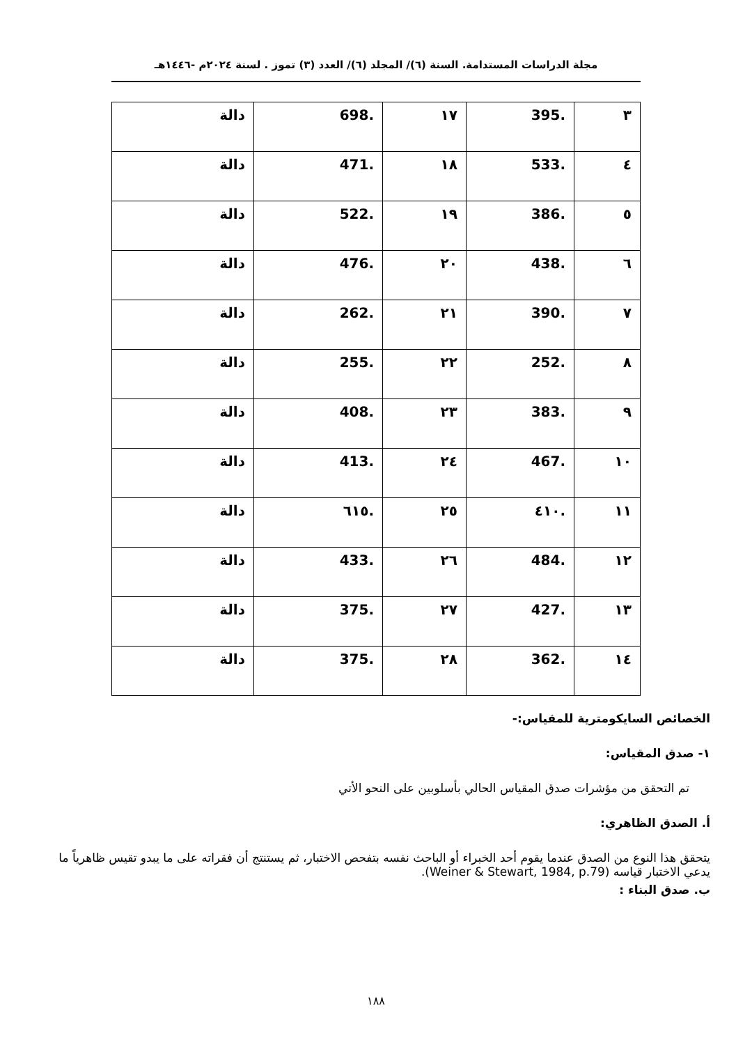مجلة الدراسات المستدامة. السنة (٦)/ المجلد (٦)/ العدد (٣) تموز . لسنة ٢٠٢٤م -١٤٤٦هـ
| ٣ | .395 | ١٧ | .698 | دالة |
| ٤ | .533 | ١٨ | .471 | دالة |
| ٥ | .386 | ١٩ | .522 | دالة |
| ٦ | .438 | ٢٠ | .476 | دالة |
| ٧ | .390 | ٢١ | .262 | دالة |
| ٨ | .252 | ٢٢ | .255 | دالة |
| ٩ | .383 | ٢٣ | .408 | دالة |
| ١٠ | .467 | ٢٤ | .413 | دالة |
| ١١ | .٤١٠ | ٢٥ | .٦١٥ | دالة |
| ١٢ | .484 | ٢٦ | .433 | دالة |
| ١٣ | .427 | ٢٧ | .375 | دالة |
| ١٤ | .362 | ٢٨ | .375 | دالة |
الخصائص السايكومترية للمقياس:-
١- صدق المقياس:
تم التحقق من مؤشرات صدق المقياس الحالي بأسلوبين على النحو الأتي
أ. الصدق الظاهري:
يتحقق هذا النوع من الصدق عندما يقوم أحد الخبراء أو الباحث نفسه بتفحص الاختبار، ثم يستنتج أن فقراته على ما يبدو تقيس ظاهرياً ما يدعي الاختبار قياسه (Weiner & Stewart, 1984, p.79).
ب. صدق البناء :
١٨٨